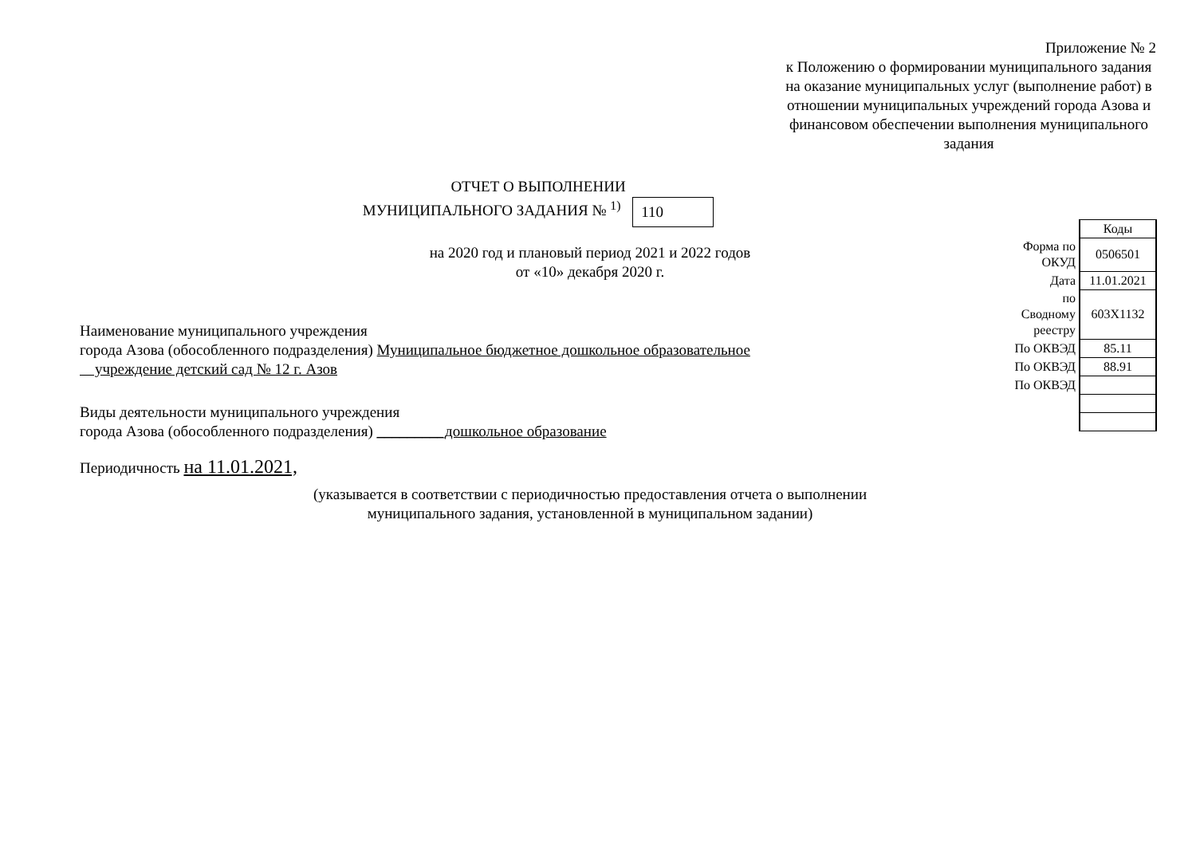Приложение № 2
к Положению о формировании муниципального задания на оказание муниципальных услуг (выполнение работ) в отношении муниципальных учреждений города Азова и финансовом обеспечении выполнения муниципального задания
ОТЧЕТ О ВЫПОЛНЕНИИ
МУНИЦИПАЛЬНОГО ЗАДАНИЯ № <sup>1)</sup> 110
на 2020 год и плановый период 2021 и 2022 годов
от «10» декабря 2020 г.
Наименование муниципального учреждения
города Азова (обособленного подразделения) Муниципальное бюджетное дошкольное образовательное
учреждение детский сад № 12 г. Азов
Виды деятельности муниципального учреждения
города Азова (обособленного подразделения) _________дошкольное образование
Периодичность на 11.01.2021,
(указывается в соответствии с периодичностью предоставления отчета о выполнении
муниципального задания, установленной в муниципальном задании)
| | Коды |
| Форма по ОКУД | 0506501 |
| Дата | 11.01.2021 |
| по Сводному реестру | 603Х1132 |
| По ОКВЭД | 85.11 |
| По ОКВЭД | 88.91 |
| По ОКВЭД | |